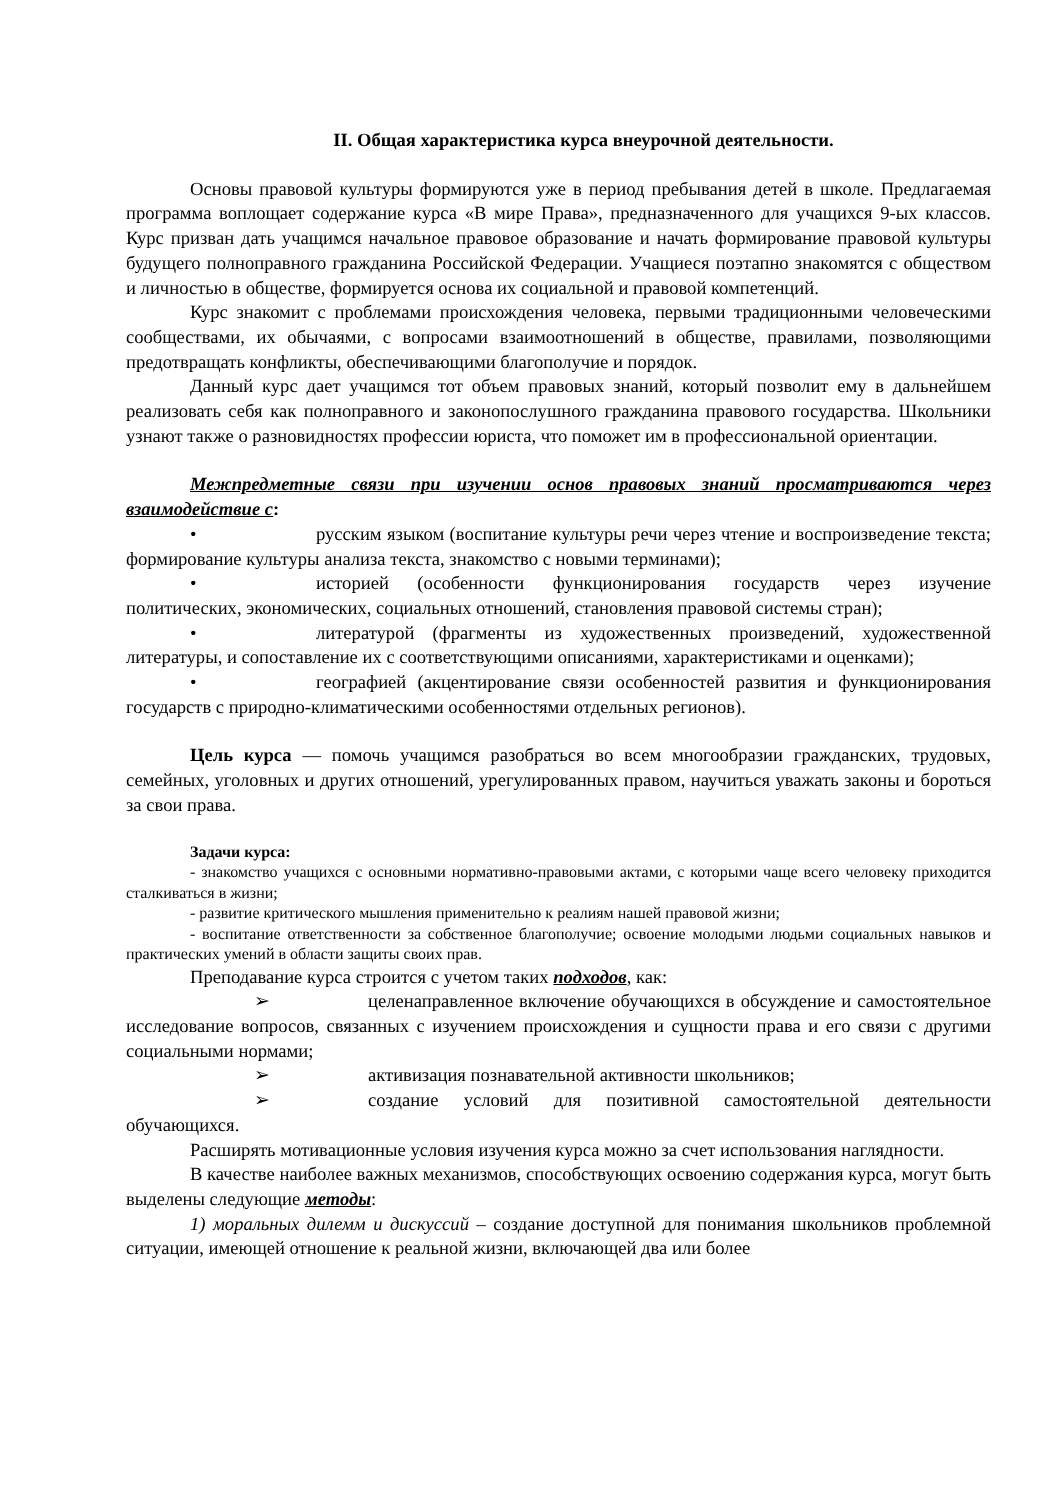II. Общая характеристика курса внеурочной деятельности.
Основы правовой культуры формируются уже в период пребывания детей в школе. Предлагаемая программа воплощает содержание курса «В мире Права», предназначенного для учащихся 9-ых классов. Курс призван дать учащимся начальное правовое образование и начать формирование правовой культуры будущего полноправного гражданина Российской Федерации. Учащиеся поэтапно знакомятся с обществом и личностью в обществе, формируется основа их социальной и правовой компетенций.
Курс знакомит с проблемами происхождения человека, первыми традиционными человеческими сообществами, их обычаями, с вопросами взаимоотношений в обществе, правилами, позволяющими предотвращать конфликты, обеспечивающими благополучие и порядок.
Данный курс дает учащимся тот объем правовых знаний, который позволит ему в дальнейшем реализовать себя как полноправного и законопослушного гражданина правового государства. Школьники узнают также о разновидностях профессии юриста, что поможет им в профессиональной ориентации.
Межпредметные связи при изучении основ правовых знаний просматриваются через взаимодействие с:
• русским языком (воспитание культуры речи через чтение и воспроизведение текста; формирование культуры анализа текста, знакомство с новыми терминами);
• историей (особенности функционирования государств через изучение политических, экономических, социальных отношений, становления правовой системы стран);
• литературой (фрагменты из художественных произведений, художественной литературы, и сопоставление их с соответствующими описаниями, характеристиками и оценками);
• географией (акцентирование связи особенностей развития и функционирования государств с природно-климатическими особенностями отдельных регионов).
Цель курса — помочь учащимся разобраться во всем многообразии гражданских, трудовых, семейных, уголовных и других отношений, урегулированных правом, научиться уважать законы и бороться за свои права.
Задачи курса:
- знакомство учащихся с основными нормативно-правовыми актами, с которыми чаще всего человеку приходится сталкиваться в жизни;
- развитие критического мышления применительно к реалиям нашей правовой жизни;
- воспитание ответственности за собственное благополучие; освоение молодыми людьми социальных навыков и практических умений в области защиты своих прав.
Преподавание курса строится с учетом таких подходов, как:
➢ целенаправленное включение обучающихся в обсуждение и самостоятельное исследование вопросов, связанных с изучением происхождения и сущности права и его связи с другими социальными нормами;
➢ активизация познавательной активности школьников;
➢ создание условий для позитивной самостоятельной деятельности обучающихся.
Расширять мотивационные условия изучения курса можно за счет использования наглядности.
В качестве наиболее важных механизмов, способствующих освоению содержания курса, могут быть выделены следующие методы:
1) моральных дилемм и дискуссий – создание доступной для понимания школьников проблемной ситуации, имеющей отношение к реальной жизни, включающей два или более